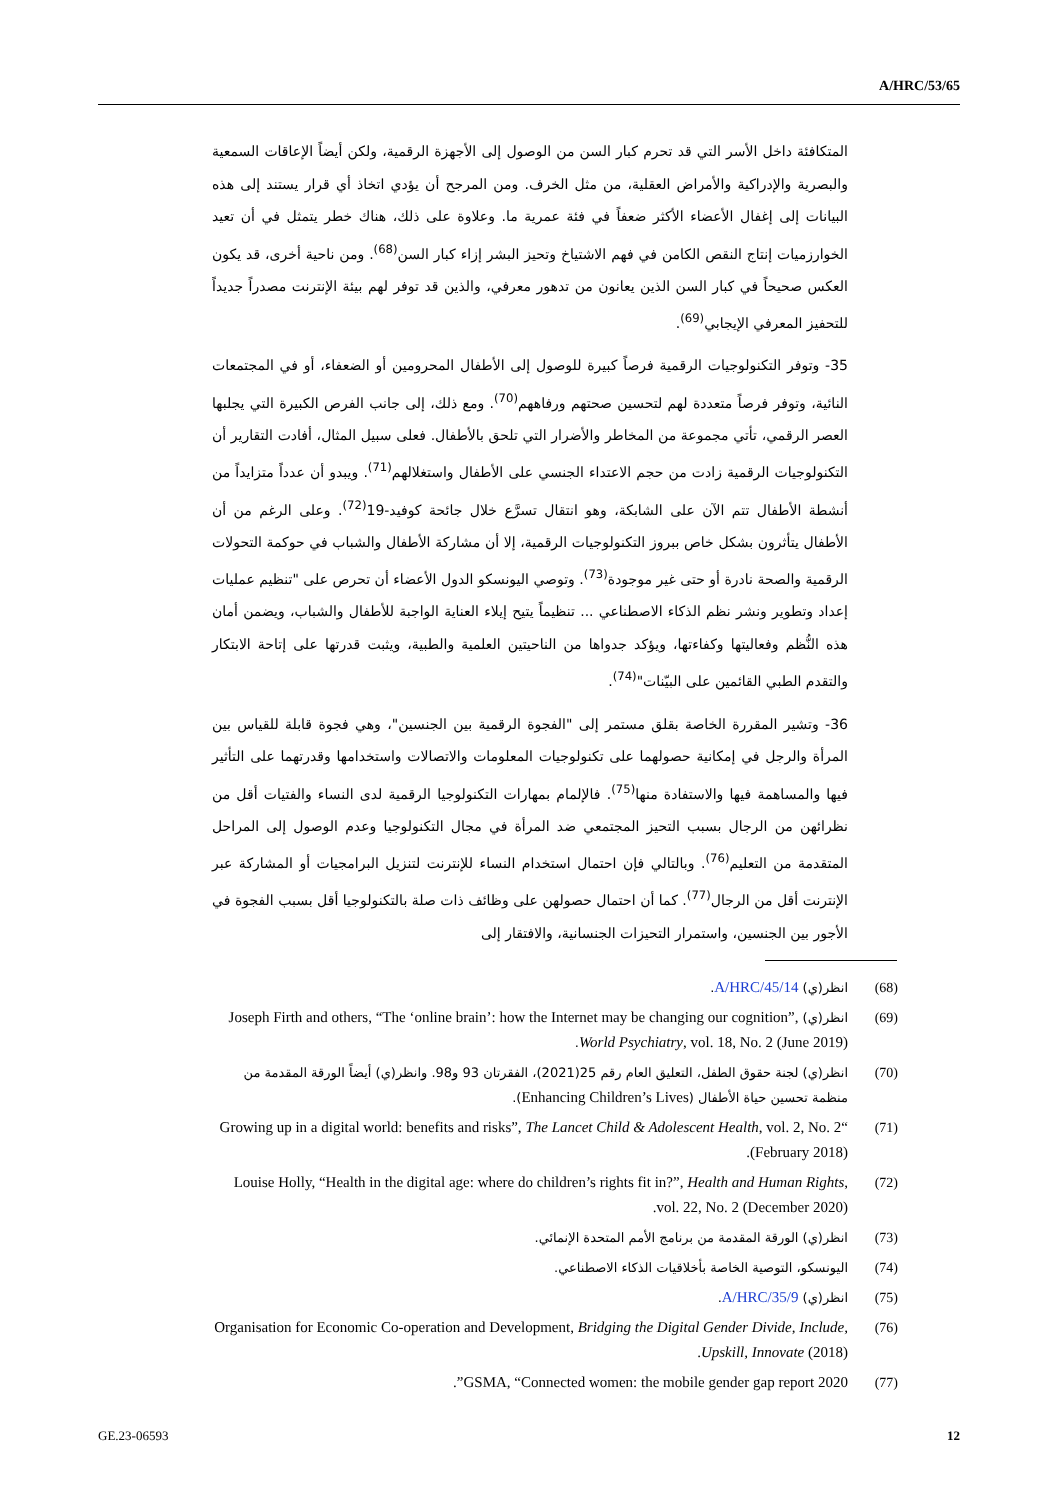A/HRC/53/65
المتكافئة داخل الأسر التي قد تحرم كبار السن من الوصول إلى الأجهزة الرقمية، ولكن أيضاً الإعاقات السمعية والبصرية والإدراكية والأمراض العقلية، من مثل الخرف. ومن المرجح أن يؤدي اتخاذ أي قرار يستند إلى هذه البيانات إلى إغفال الأعضاء الأكثر ضعفاً في فئة عمرية ما. وعلاوة على ذلك، هناك خطر يتمثل في أن تعيد الخوارزميات إنتاج النقص الكامن في فهم الاشتياخ وتحيز البشر إزاء كبار السن<sup>(68)</sup>. ومن ناحية أخرى، قد يكون العكس صحيحاً في كبار السن الذين يعانون من تدهور معرفي، والذين قد توفر لهم بيئة الإنترنت مصدراً جديداً للتحفيز المعرفي الإيجابي<sup>(69)</sup>.
35- وتوفر التكنولوجيات الرقمية فرصاً كبيرة للوصول إلى الأطفال المحرومين أو الضعفاء، أو في المجتمعات النائية، وتوفر فرصاً متعددة لهم لتحسين صحتهم ورفاههم<sup>(70)</sup>. ومع ذلك، إلى جانب الفرص الكبيرة التي يجلبها العصر الرقمي، تأتي مجموعة من المخاطر والأضرار التي تلحق بالأطفال. فعلى سبيل المثال، أفادت التقارير أن التكنولوجيات الرقمية زادت من حجم الاعتداء الجنسي على الأطفال واستغلالهم<sup>(71)</sup>. ويبدو أن عدداً متزايداً من أنشطة الأطفال تتم الآن على الشابكة، وهو انتقال تسرَّع خلال جائحة كوفيد-19<sup>(72)</sup>. وعلى الرغم من أن الأطفال يتأثرون بشكل خاص ببروز التكنولوجيات الرقمية، إلا أن مشاركة الأطفال والشباب في حوكمة التحولات الرقمية والصحة نادرة أو حتى غير موجودة<sup>(73)</sup>. وتوصي اليونسكو الدول الأعضاء أن تحرص على "تنظيم عمليات إعداد وتطوير ونشر نظم الذكاء الاصطناعي ... تنظيماً يتيح إيلاء العناية الواجبة للأطفال والشباب، ويضمن أمان هذه النُّظم وفعاليتها وكفاءتها، ويؤكد جدواها من الناحيتين العلمية والطبية، ويثبت قدرتها على إتاحة الابتكار والتقدم الطبي القائمين على البيّنات"<sup>(74)</sup>.
36- وتشير المقررة الخاصة بقلق مستمر إلى "الفجوة الرقمية بين الجنسين"، وهي فجوة قابلة للقياس بين المرأة والرجل في إمكانية حصولهما على تكنولوجيات المعلومات والاتصالات واستخدامها وقدرتهما على التأثير فيها والمساهمة فيها والاستفادة منها<sup>(75)</sup>. فالإلمام بمهارات التكنولوجيا الرقمية لدى النساء والفتيات أقل من نظرائهن من الرجال بسبب التحيز المجتمعي ضد المرأة في مجال التكنولوجيا وعدم الوصول إلى المراحل المتقدمة من التعليم<sup>(76)</sup>. وبالتالي فإن احتمال استخدام النساء للإنترنت لتنزيل البرامجيات أو المشاركة عبر الإنترنت أقل من الرجال<sup>(77)</sup>. كما أن احتمال حصولهن على وظائف ذات صلة بالتكنولوجيا أقل بسبب الفجوة في الأجور بين الجنسين، واستمرار التحيزات الجنسانية، والافتقار إلى
(68) انظر(ي) A/HRC/45/14.
(69) انظر(ي) Joseph Firth and others, “The ‘online brain’: how the Internet may be changing our cognition”, World Psychiatry, vol. 18, No. 2 (June 2019).
(70) انظر(ي) لجنة حقوق الطفل، التعليق العام رقم 25(2021)، الفقرتان 93 و98. وانظر(ي) أيضاً الورقة المقدمة من منظمة تحسين حياة الأطفال (Enhancing Children’s Lives).
(71) “Growing up in a digital world: benefits and risks”, The Lancet Child & Adolescent Health, vol. 2, No. 2 (February 2018).
(72) Louise Holly, “Health in the digital age: where do children’s rights fit in?”, Health and Human Rights, vol. 22, No. 2 (December 2020).
(73) انظر(ي) الورقة المقدمة من برنامج الأمم المتحدة الإنمائي.
(74) اليونسكو، التوصية الخاصة بأخلاقيات الذكاء الاصطناعي.
(75) انظر(ي) A/HRC/35/9.
(76) Organisation for Economic Co-operation and Development, Bridging the Digital Gender Divide, Include, Upskill, Innovate (2018).
(77) GSMA, “Connected women: the mobile gender gap report 2020”.
GE.23-06593 12